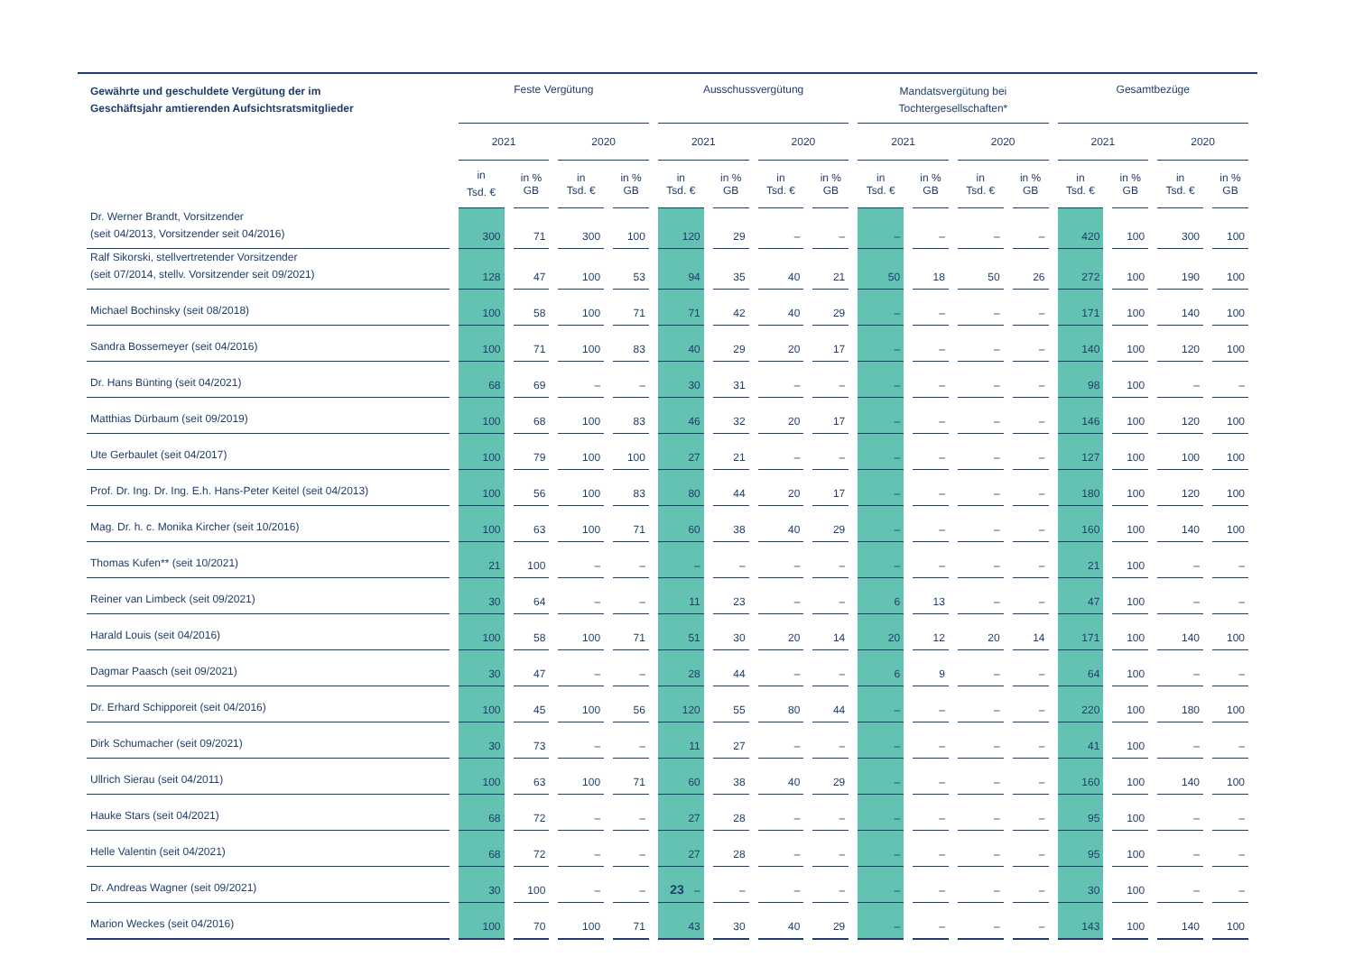| Gewährte und geschuldete Vergütung der im Geschäftsjahr amtierenden Aufsichtsratsmitglieder | Feste Vergütung | | | | Ausschussvergütung | | | | Mandatsvergütung bei Tochtergesellschaften* | | | | Gesamtbezüge | | | |
| --- | --- | --- | --- | --- | --- | --- | --- | --- | --- | --- | --- | --- | --- | --- | --- | --- |
| | 2021 | | 2020 | | 2021 | | 2020 | | 2021 | | 2020 | | 2021 | | 2020 | |
| | in Tsd. € | in % GB | in Tsd. € | in % GB | in Tsd. € | in % GB | in Tsd. € | in % GB | in Tsd. € | in % GB | in Tsd. € | in % GB | in Tsd. € | in % GB | in Tsd. € | in % GB |
| Dr. Werner Brandt, Vorsitzender (seit 04/2013, Vorsitzender seit 04/2016) | 300 | 71 | 300 | 100 | 120 | 29 | – | – | – | – | – | – | 420 | 100 | 300 | 100 |
| Ralf Sikorski, stellvertretender Vorsitzender (seit 07/2014, stellv. Vorsitzender seit 09/2021) | 128 | 47 | 100 | 53 | 94 | 35 | 40 | 21 | 50 | 18 | 50 | 26 | 272 | 100 | 190 | 100 |
| Michael Bochinsky (seit 08/2018) | 100 | 58 | 100 | 71 | 71 | 42 | 40 | 29 | – | – | – | – | 171 | 100 | 140 | 100 |
| Sandra Bossemeyer (seit 04/2016) | 100 | 71 | 100 | 83 | 40 | 29 | 20 | 17 | – | – | – | – | 140 | 100 | 120 | 100 |
| Dr. Hans Bünting (seit 04/2021) | 68 | 69 | – | – | 30 | 31 | – | – | – | – | – | – | 98 | 100 | – | – |
| Matthias Dürbaum (seit 09/2019) | 100 | 68 | 100 | 83 | 46 | 32 | 20 | 17 | – | – | – | – | 146 | 100 | 120 | 100 |
| Ute Gerbaulet (seit 04/2017) | 100 | 79 | 100 | 100 | 27 | 21 | – | – | – | – | – | – | 127 | 100 | 100 | 100 |
| Prof. Dr. Ing. Dr. Ing. E.h. Hans-Peter Keitel (seit 04/2013) | 100 | 56 | 100 | 83 | 80 | 44 | 20 | 17 | – | – | – | – | 180 | 100 | 120 | 100 |
| Mag. Dr. h. c. Monika Kircher (seit 10/2016) | 100 | 63 | 100 | 71 | 60 | 38 | 40 | 29 | – | – | – | – | 160 | 100 | 140 | 100 |
| Thomas Kufen** (seit 10/2021) | 21 | 100 | – | – | – | – | – | – | – | – | – | – | 21 | 100 | – | – |
| Reiner van Limbeck (seit 09/2021) | 30 | 64 | – | – | 11 | 23 | – | – | 6 | 13 | – | – | 47 | 100 | – | – |
| Harald Louis (seit 04/2016) | 100 | 58 | 100 | 71 | 51 | 30 | 20 | 14 | 20 | 12 | 20 | 14 | 171 | 100 | 140 | 100 |
| Dagmar Paasch (seit 09/2021) | 30 | 47 | – | – | 28 | 44 | – | – | 6 | 9 | – | – | 64 | 100 | – | – |
| Dr. Erhard Schipporeit (seit 04/2016) | 100 | 45 | 100 | 56 | 120 | 55 | 80 | 44 | – | – | – | – | 220 | 100 | 180 | 100 |
| Dirk Schumacher (seit 09/2021) | 30 | 73 | – | – | 11 | 27 | – | – | – | – | – | – | 41 | 100 | – | – |
| Ullrich Sierau (seit 04/2011) | 100 | 63 | 100 | 71 | 60 | 38 | 40 | 29 | – | – | – | – | 160 | 100 | 140 | 100 |
| Hauke Stars (seit 04/2021) | 68 | 72 | – | – | 27 | 28 | – | – | – | – | – | – | 95 | 100 | – | – |
| Helle Valentin (seit 04/2021) | 68 | 72 | – | – | 27 | 28 | – | – | – | – | – | – | 95 | 100 | – | – |
| Dr. Andreas Wagner (seit 09/2021) | 30 | 100 | – | – | – | – | – | – | – | – | – | – | 30 | 100 | – | – |
| Marion Weckes (seit 04/2016) | 100 | 70 | 100 | 71 | 43 | 30 | 40 | 29 | – | – | – | – | 143 | 100 | 140 | 100 |
23